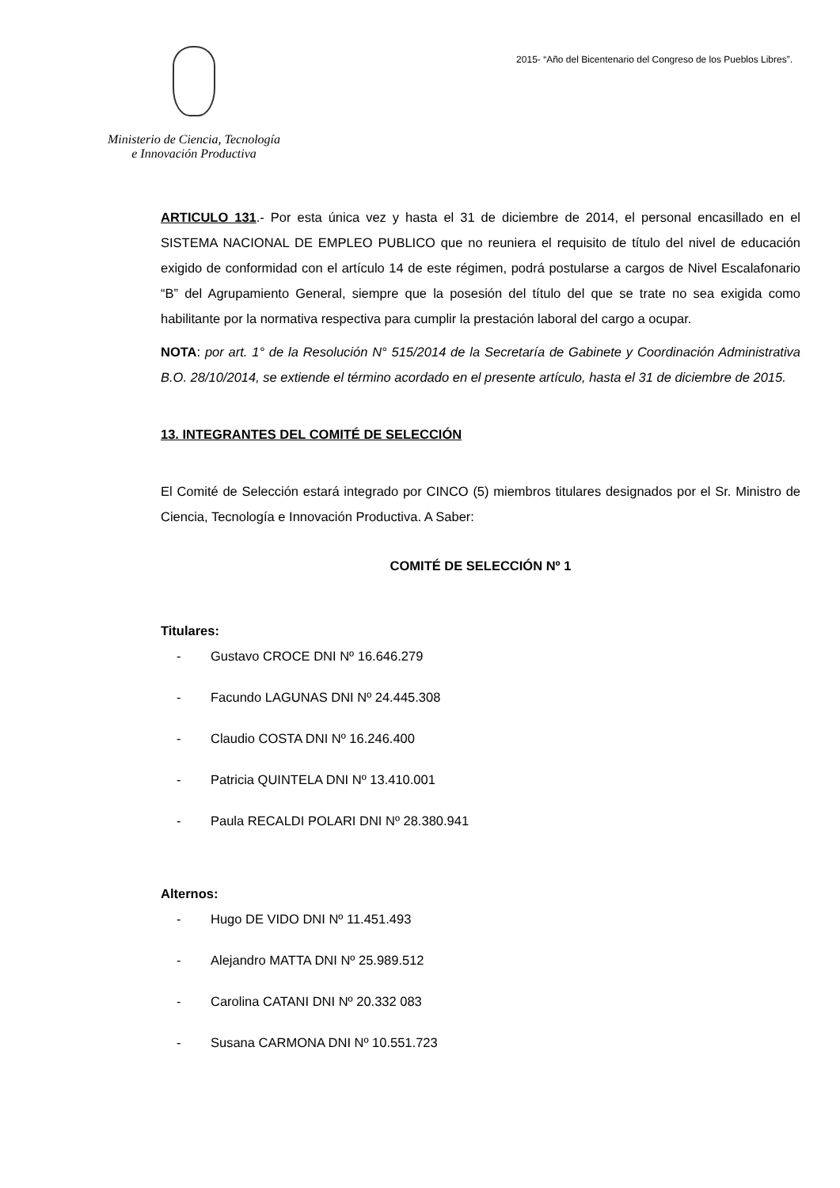Ministerio de Ciencia, Tecnología
e Innovación Productiva
2015- “Año del Bicentenario del Congreso de los Pueblos Libres”.
ARTICULO 131.- Por esta única vez y hasta el 31 de diciembre de 2014, el personal encasillado en el SISTEMA NACIONAL DE EMPLEO PUBLICO que no reuniera el requisito de título del nivel de educación exigido de conformidad con el artículo 14 de este régimen, podrá postularse a cargos de Nivel Escalafonario “B” del Agrupamiento General, siempre que la posesión del título del que se trate no sea exigida como habilitante por la normativa respectiva para cumplir la prestación laboral del cargo a ocupar.
NOTA: por art. 1° de la Resolución N° 515/2014 de la Secretaría de Gabinete y Coordinación Administrativa B.O. 28/10/2014, se extiende el término acordado en el presente artículo, hasta el 31 de diciembre de 2015.
13. INTEGRANTES DEL COMITÉ DE SELECCIÓN
El Comité de Selección estará integrado por CINCO (5) miembros titulares designados por el Sr. Ministro de Ciencia, Tecnología e Innovación Productiva. A Saber:
COMITÉ DE SELECCIÓN Nº 1
Titulares:
- Gustavo CROCE DNI Nº 16.646.279
- Facundo LAGUNAS DNI Nº 24.445.308
- Claudio COSTA DNI Nº 16.246.400
- Patricia QUINTELA DNI Nº 13.410.001
- Paula RECALDI POLARI DNI Nº 28.380.941
Alternos:
- Hugo DE VIDO DNI Nº 11.451.493
- Alejandro MATTA DNI Nº 25.989.512
- Carolina CATANI DNI Nº 20.332 083
- Susana CARMONA DNI Nº 10.551.723